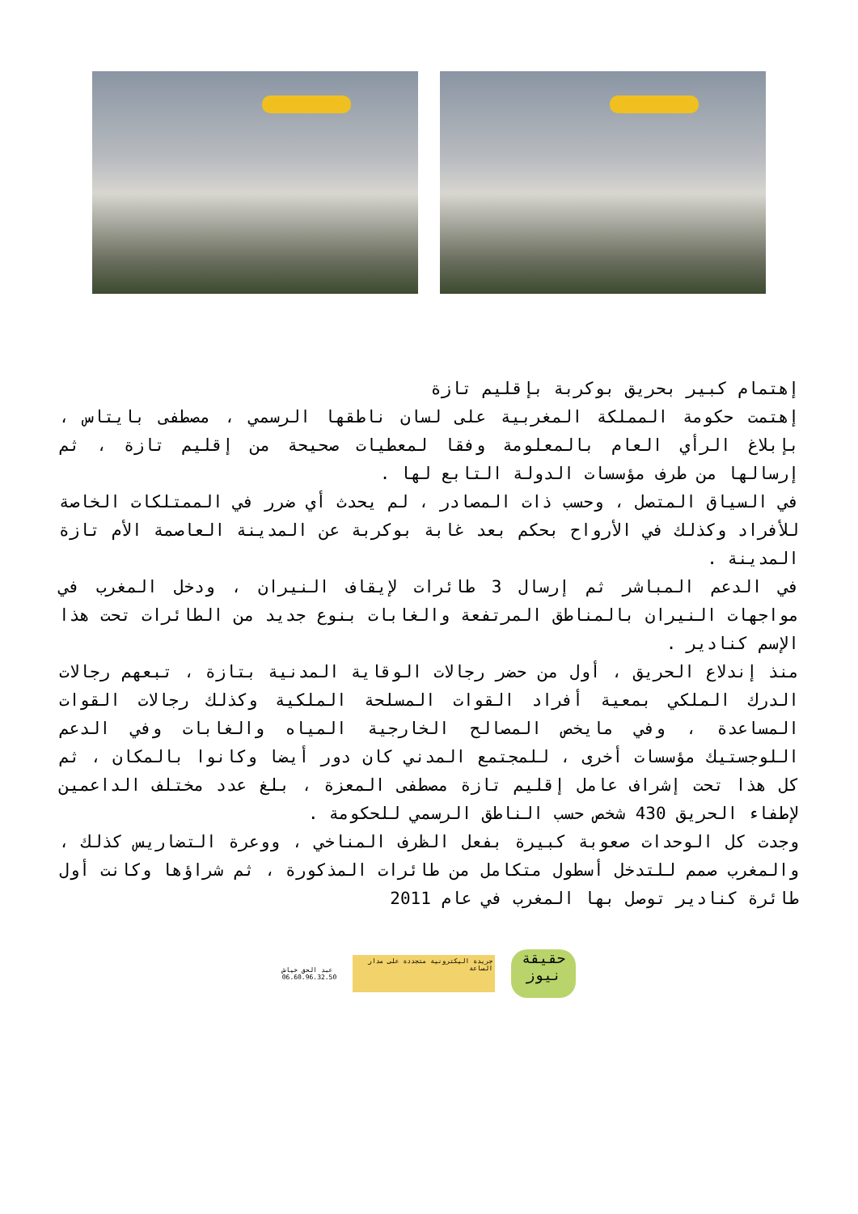إهتمام كبير بحريق بوكربة بإقليم تازة
إهتمت حكومة المملكة المغربية على لسان ناطقها الرسمي ، مصطفى بايتاس ، بإبلاغ الرأي العام بالمعلومة وفقا لمعطيات صحيحة من إقليم تازة ، ثم إرسالها من طرف مؤسسات الدولة التابع لها .
في السياق المتصل ، وحسب ذات المصادر ، لم يحدث أي ضرر في الممتلكات الخاصة للأفراد وكذلك في الأرواح بحكم بعد غابة بوكربة عن المدينة العاصمة الأم تازة المدينة .
في الدعم المباشر ثم إرسال 3 طائرات لإيقاف النيران ، ودخل المغرب في مواجهات النيران بالمناطق المرتفعة والغابات بنوع جديد من الطائرات تحت هذا الإسم كنادير .
منذ إندلاع الحريق ، أول من حضر رجالات الوقاية المدنية بتازة ، تبعهم رجالات الدرك الملكي بمعية أفراد القوات المسلحة الملكية وكذلك رجالات القوات المساعدة ، وفي مايخص المصالح الخارجية المياه والغابات وفي الدعم اللوجستيك مؤسسات أخرى ، للمجتمع المدني كان دور أيضا وكانوا بالمكان ، ثم كل هذا تحت إشراف عامل إقليم تازة مصطفى المعزة ، بلغ عدد مختلف الداعمين لإطفاء الحريق 430 شخص حسب الناطق الرسمي للحكومة .
وجدت كل الوحدات صعوبة كبيرة بفعل الظرف المناخي ، ووعرة التضاريس كذلك ، والمغرب صمم للتدخل أسطول متكامل من طائرات المذكورة ، ثم شراؤها وكانت أول طائرة كنادير توصل بها المغرب في عام 2011
عبد الحق خياش
06.60.96.32.50
جريدة اليكترونية متجددة على مدار الساعة
حقيقة نيوز